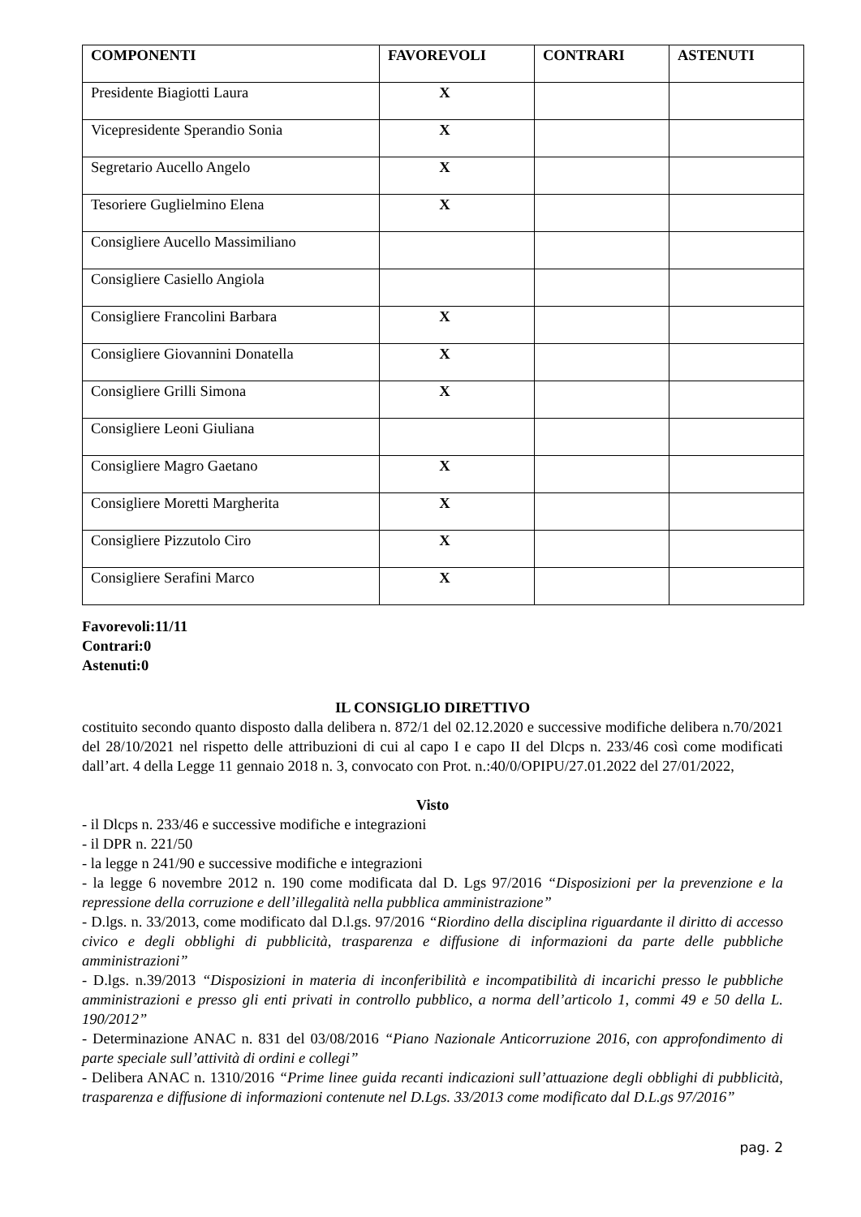| COMPONENTI | FAVOREVOLI | CONTRARI | ASTENUTI |
| --- | --- | --- | --- |
| Presidente Biagiotti Laura | X | | |
| Vicepresidente Sperandio Sonia | X | | |
| Segretario Aucello Angelo | X | | |
| Tesoriere Guglielmino Elena | X | | |
| Consigliere Aucello Massimiliano | | | |
| Consigliere Casiello Angiola | | | |
| Consigliere Francolini Barbara | X | | |
| Consigliere Giovannini Donatella | X | | |
| Consigliere Grilli Simona | X | | |
| Consigliere Leoni Giuliana | | | |
| Consigliere Magro Gaetano | X | | |
| Consigliere Moretti Margherita | X | | |
| Consigliere Pizzutolo Ciro | X | | |
| Consigliere Serafini Marco | X | | |
Favorevoli:11/11
Contrari:0
Astenuti:0
IL CONSIGLIO DIRETTIVO
costituito secondo quanto disposto dalla delibera n. 872/1 del 02.12.2020 e successive modifiche delibera n.70/2021 del 28/10/2021 nel rispetto delle attribuzioni di cui al capo I e capo II del Dlcps n. 233/46 così come modificati dall’art. 4 della Legge 11 gennaio 2018 n. 3, convocato con Prot. n.:40/0/OPIPU/27.01.2022 del 27/01/2022,
Visto
- il Dlcps n. 233/46 e successive modifiche e integrazioni
- il DPR n. 221/50
- la legge n 241/90 e successive modifiche e integrazioni
- la legge 6 novembre 2012 n. 190 come modificata dal D. Lgs 97/2016 “Disposizioni per la prevenzione e la repressione della corruzione e dell’illegalità nella pubblica amministrazione”
- D.lgs. n. 33/2013, come modificato dal D.l.gs. 97/2016 “Riordino della disciplina riguardante il diritto di accesso civico e degli obblighi di pubblicità, trasparenza e diffusione di informazioni da parte delle pubbliche amministrazioni”
- D.lgs. n.39/2013 “Disposizioni in materia di inconferibilità e incompatibilità di incarichi presso le pubbliche amministrazioni e presso gli enti privati in controllo pubblico, a norma dell’articolo 1, commi 49 e 50 della L. 190/2012”
- Determinazione ANAC n. 831 del 03/08/2016 “Piano Nazionale Anticorruzione 2016, con approfondimento di parte speciale sull’attività di ordini e collegi”
- Delibera ANAC n. 1310/2016 “Prime linee guida recanti indicazioni sull’attuazione degli obblighi di pubblicità, trasparenza e diffusione di informazioni contenute nel D.Lgs. 33/2013 come modificato dal D.L.gs 97/2016”
pag. 2